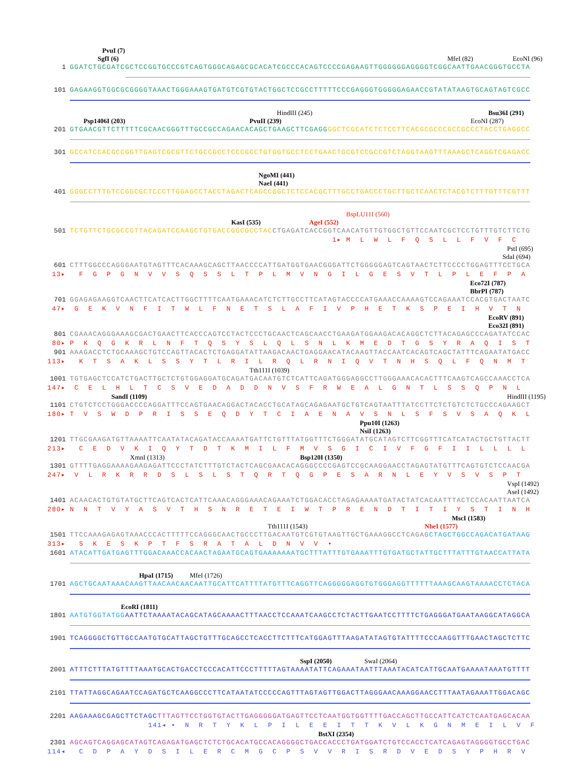PvuI (7)
SgfI (6) MfeI (82) EcoNI (96)
1 GGATCTGCGATCGCTCCGGTGCCCGTCAGTGGGCAGAGCGCACATCGCCCACAGTCCCCGAGAAGTTGGGGGGAGGGGTCGGCAATTGAACGGGTGCCTA
101 GAGAAGGTGGCGCGGGGTAAACTGGGAAAGTGATGTCGTGTACTGGCTCCGCCTTTTTCCCGAGGGTGGGGGAGAACCGTATATAAGTGCAGTAGTCGCC
HindIII (245) Bsu36I (291)
Psp1406I (203) PvuII (239) EcoNI (287)
201 GTGAACGTTCTTTTTCGCAACGGGTTTGCCGCCAGAACACAGCTGAAGCTTCGAGG GGCTCGCATCTCTCCTTCACGCGCCCGCCGCCCTACCTGAGGCC
301 GCCATCCACGCCGGTTGAGTCGCGTTCTGCCGCCTCCCGCCTGTGGTGCCTCCTGAACTGCGTCCGCCGTCTAGGTAAGTTTAAAGCTCAGGTCGAGACC
NgoMI (441)
NaeI (441)
401 GGGCCTTTGTCCGGCGCTCCCTTGGAGCCTACCTAGACTCAGCCGGCTCTCCACGCTTTGCCTGACCCTGCTTGCTCAACTCTACGTCTTTGTTTCGTTT
BspLU11I (560)
KasI (535) AgeI (552)
501 TCTGTTCTGCGCCGTTACAGATCCAAGCTGTGACCGGCGCCTAC CTGAGATCACCGGTCAACATGTTGTGGCTGTTCCAATCGCTCCTGTTTGTCTTCTG
1▸ M L W L F Q S L L F V F C
PstI (695)
SdaI (694)
601 CTTTGGCCCAGGGAATGTAGTTTCACAAAGCAGCTTAACCCCATTGATGGTGAACGGGATTCTGGGGGAGTCAGTAACTCTTCCCCTGGAGTTTCCTGCA
13▸ F G P G N V V S Q S S L T P L M V N G I L G E S V T L P L E F P A
Eco72I (787)
BbrPI (787)
701 GGAGAGAAGGTCAACTTCATCACTTGGCTTTTCAATGAAACATCTCTTGCCTTCATAGTACCCCATGAAACCAAAAGTCCAGAAATCCACGTGACTAATC
47▸ G E K V N F I T W L F N E T S L A F I V P H E T K S P E I H V T N
EcoRV (891)
Eco32I (891)
801 CGAAACAGGGAAAGCGACTGAACTTCACCCAGTCCTACTCCCTGCAACTCAGCAACCTGAAGATGGAAGACACAGGCTCTTACAGAGCCCAGATATCCAC
80▸ P K Q G K R L N F T Q S Y S L Q L S N L K M E D T G S Y R A Q I S T
901 AAAGACCTCTGCAAAGCTGTCCAGTTACACTCTGAGGATATTAAGACAACTGAGGAACATACAAGTTACCAATCACAGTCAGCTATTTCAGAATATGACC
113▸ K T S A K L S S Y T L R I L R Q L R N I Q V T N H S Q L F Q N M T
Tth111I (1039)
1001 TGTGAGCTCCATCTGACTTGCTCTGTGGAGGATGCAGATGACAATGTCTCATTCAGATGGGAGGCCTTGGGAAACACACTTTCAAGTCAGCCAAACCTCA
147▸ C E L H L T C S V E D A D D N V S F R W E A L G N T L S S Q P N L
SandI (1109) HindIII (1195)
1101 CTGTCTCCTGGGACCCCAGGATTTCCAGTGAACAGGACTACACCTGCATAGCAGAGAATGCTGTCAGTAATTTATCCTTCTCTGTCTCTGCCCAGAAGCT
180▸ T V S W D P R I S S E Q D Y T C I A E N A V S N L S F S V S A Q K L
Ppu10I (1263)
NsiI (1263)
1201 TTGCGAAGATGTTAAAATTCAATATACAGATACCAAAATGATTCTGTTTATGGTTTCTGGGATATGCATAGTCTTCGGTTTCATCATACTGCTGTTACTT
213▸ C E D V K I Q Y T D T K M I L F M V S G I C I V F G F I I L L L L
XmnI (1313) Bsp120I (1350)
1301 GTTTTGAGGAAAAGAAGAGATTCCCTATCTTTGTCTACTCAGCGAACACAGGGCCCCGAGTCCGCAAGGAACCTAGAGTATGTTTCAGTGTCTCCAACGA
247▸ V L R K R R D S L S L S T Q R T Q G P E S A R N L E Y V S V S P T
VspI (1492)
AseI (1492)
1401 ACAACACTGTGTATGCTTCAGTCACTCATTCAAACAGGGAAACAGAAATCTGGACACCTAGAGAAAATGATACTATCACAATTTACTCCACAATTAATCA
280▸ N N T V Y A S V T H S N R E T E I W T P R E N D T I T I Y S T I N H
MscI (1583)
Tth111I (1543) NheI (1577)
1501 TTCCAAAGAGAGTAAACCCACTTTTTCCAGGGCAACTGCCCTTGACAATGTCGTGTAAGTTGCTGAAAGGCCTCAGAG CTAGCTGGCCAGACATGATAAG
313▸ S K E S K P T F S R A T A L D N V V •
1601 ATACATTGATGAGTTTGGACAAACCACAACTAGAATGCAGTGAAAAAAATGCTTTATTTGTGAAATTTGTGATGCTATTGCTTTATTTGTAACCATTATA
HpaI (1715) MfeI (1726)
1701 AGCTGCAATAAACAAGTTAACAACAACAATTGCATTCATTTTATGTTTCAGGTTCAGGGGGAGGTGTGGGAGGTTTTTTAAAGCAAGTAAAACCTCTACA
EcoRI (1811)
1801 AATGTGGTATGG AATTCTAAAATACAGCATAGCAAAACTTTAACCTCCAAATCAAGCCTCTACTTGAATCCTTTTCTGAGGGATGAATAAGGCATAGGCA
1901 TCAGGGGCTGTTGCCAATGTGCATTAGCTGTTTGCAGCCTCACCTTCTTTCATGGAGTTTAAGATATAGTGTATTTTCCCAAGGTTTGAACTAGCTCTTC
SspI (2050) SwaI (2064)
2001 ATTTCTTTATGTTTTAAATGCACTGACCTCCCACATTCCCTTTTTAGTAAAATATTCAGAAATAATTTAAATACATCATTGCAATGAAAATAAATGTTTT
2101 TTATTAGGCAGAATCCAGATGCTCAAGGCCCTTCATAATATCCCCCAGTTTAGTAGTTGGACTTAGGGAACAAAGGAACCTTTAATAGAAATTGGACAGC
2201 AAGAAAGCGAGCTTCTAGC TTTAGTTCCTGGTGTACTTGAGGGGGATGAGTTCCTCAATGGTGGTTTTGACCAGCTTGCCATTCATCTCAATGAGCACAA
141◂ • N R T Y K L P I L E E I T T K V L K G N M E I L V F
BstXI (2354)
2301 AGCAGTCAGGAGCATAGTCAGAGATGAGCTCTCTGCACATGCCACAGGGGCTGACCACCCTGATGGATCTGTCCACCTCATCAGAGTAGGGGTGCCTGAC
114◂ C D P A Y D S I L E R C M G C P S V V R I S R D V E D S Y P H R V